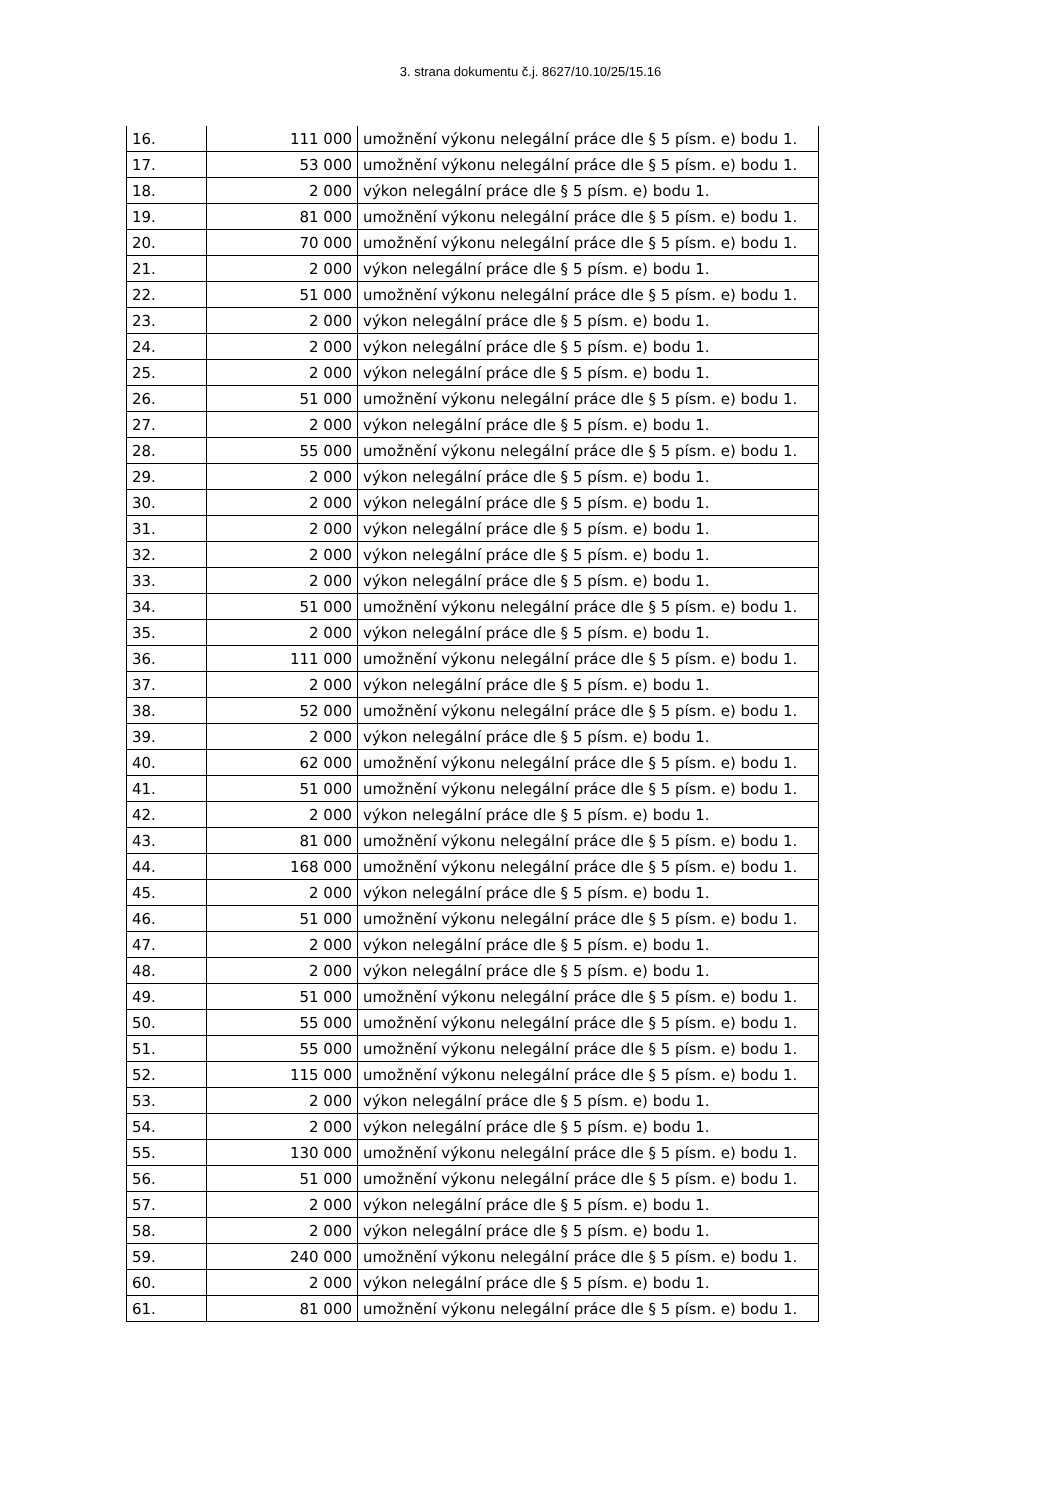3. strana dokumentu č.j. 8627/10.10/25/15.16
| 16. | 111 000 | umožnění výkonu nelegální práce dle § 5 písm. e) bodu 1. |
| 17. | 53 000 | umožnění výkonu nelegální práce dle § 5 písm. e) bodu 1. |
| 18. | 2 000 | výkon nelegální práce dle § 5 písm. e) bodu 1. |
| 19. | 81 000 | umožnění výkonu nelegální práce dle § 5 písm. e) bodu 1. |
| 20. | 70 000 | umožnění výkonu nelegální práce dle § 5 písm. e) bodu 1. |
| 21. | 2 000 | výkon nelegální práce dle § 5 písm. e) bodu 1. |
| 22. | 51 000 | umožnění výkonu nelegální práce dle § 5 písm. e) bodu 1. |
| 23. | 2 000 | výkon nelegální práce dle § 5 písm. e) bodu 1. |
| 24. | 2 000 | výkon nelegální práce dle § 5 písm. e) bodu 1. |
| 25. | 2 000 | výkon nelegální práce dle § 5 písm. e) bodu 1. |
| 26. | 51 000 | umožnění výkonu nelegální práce dle § 5 písm. e) bodu 1. |
| 27. | 2 000 | výkon nelegální práce dle § 5 písm. e) bodu 1. |
| 28. | 55 000 | umožnění výkonu nelegální práce dle § 5 písm. e) bodu 1. |
| 29. | 2 000 | výkon nelegální práce dle § 5 písm. e) bodu 1. |
| 30. | 2 000 | výkon nelegální práce dle § 5 písm. e) bodu 1. |
| 31. | 2 000 | výkon nelegální práce dle § 5 písm. e) bodu 1. |
| 32. | 2 000 | výkon nelegální práce dle § 5 písm. e) bodu 1. |
| 33. | 2 000 | výkon nelegální práce dle § 5 písm. e) bodu 1. |
| 34. | 51 000 | umožnění výkonu nelegální práce dle § 5 písm. e) bodu 1. |
| 35. | 2 000 | výkon nelegální práce dle § 5 písm. e) bodu 1. |
| 36. | 111 000 | umožnění výkonu nelegální práce dle § 5 písm. e) bodu 1. |
| 37. | 2 000 | výkon nelegální práce dle § 5 písm. e) bodu 1. |
| 38. | 52 000 | umožnění výkonu nelegální práce dle § 5 písm. e) bodu 1. |
| 39. | 2 000 | výkon nelegální práce dle § 5 písm. e) bodu 1. |
| 40. | 62 000 | umožnění výkonu nelegální práce dle § 5 písm. e) bodu 1. |
| 41. | 51 000 | umožnění výkonu nelegální práce dle § 5 písm. e) bodu 1. |
| 42. | 2 000 | výkon nelegální práce dle § 5 písm. e) bodu 1. |
| 43. | 81 000 | umožnění výkonu nelegální práce dle § 5 písm. e) bodu 1. |
| 44. | 168 000 | umožnění výkonu nelegální práce dle § 5 písm. e) bodu 1. |
| 45. | 2 000 | výkon nelegální práce dle § 5 písm. e) bodu 1. |
| 46. | 51 000 | umožnění výkonu nelegální práce dle § 5 písm. e) bodu 1. |
| 47. | 2 000 | výkon nelegální práce dle § 5 písm. e) bodu 1. |
| 48. | 2 000 | výkon nelegální práce dle § 5 písm. e) bodu 1. |
| 49. | 51 000 | umožnění výkonu nelegální práce dle § 5 písm. e) bodu 1. |
| 50. | 55 000 | umožnění výkonu nelegální práce dle § 5 písm. e) bodu 1. |
| 51. | 55 000 | umožnění výkonu nelegální práce dle § 5 písm. e) bodu 1. |
| 52. | 115 000 | umožnění výkonu nelegální práce dle § 5 písm. e) bodu 1. |
| 53. | 2 000 | výkon nelegální práce dle § 5 písm. e) bodu 1. |
| 54. | 2 000 | výkon nelegální práce dle § 5 písm. e) bodu 1. |
| 55. | 130 000 | umožnění výkonu nelegální práce dle § 5 písm. e) bodu 1. |
| 56. | 51 000 | umožnění výkonu nelegální práce dle § 5 písm. e) bodu 1. |
| 57. | 2 000 | výkon nelegální práce dle § 5 písm. e) bodu 1. |
| 58. | 2 000 | výkon nelegální práce dle § 5 písm. e) bodu 1. |
| 59. | 240 000 | umožnění výkonu nelegální práce dle § 5 písm. e) bodu 1. |
| 60. | 2 000 | výkon nelegální práce dle § 5 písm. e) bodu 1. |
| 61. | 81 000 | umožnění výkonu nelegální práce dle § 5 písm. e) bodu 1. |